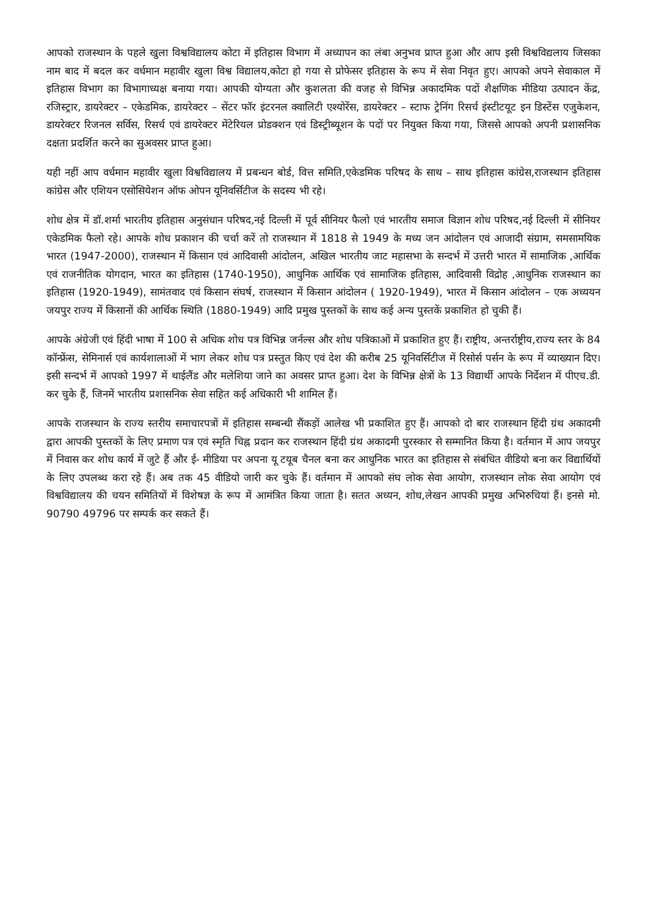आपको राजस्थान के पहले खुला विश्वविद्यालय कोटा में इतिहास विभाग में अध्यापन का लंबा अनुभव प्राप्त हुआ और आप इसी विश्वविद्यलाय जिसका नाम बाद में बदल कर वर्धमान महावीर खुला विश्व विद्यालय,कोटा हो गया से प्रोफेसर इतिहास के रूप में सेवा निवृत हुए। आपको अपने सेवाकाल में इतिहास विभाग का विभागाध्यक्ष बनाया गया। आपकी योग्यता और कुशलता की वजह से विभिन्न अकादमिक पदों शैक्षणिक मीडिया उत्पादन केंद्र, रजिस्ट्रार, डायरेक्टर – एकेडमिक, डायरेक्टर – सेंटर फॉर इंटरनल क्वालिटी एश्योरेंस, डायरेक्टर – स्टाफ ट्रेनिंग रिसर्च इंस्टीटयूट इन डिस्टेंस एजुकेशन, डायरेक्टर रिजनल सर्विस, रिसर्च एवं डायरेक्टर मेंटेरियल प्रोडक्शन एवं डिस्ट्रीब्यूशन के पदों पर नियुक्त किया गया, जिससे आपको अपनी प्रशासनिक दक्षता प्रदर्शित करने का सुअवसर प्राप्त हुआ।
यही नहीं आप वर्धमान महावीर खुला विश्वविद्यालय में प्रबन्धन बोर्ड, वित्त समिति,एकेडमिक परिषद के साथ – साथ इतिहास कांग्रेस,राजस्थान इतिहास कांग्रेस और एशियन एसोसियेशन ऑफ ओपन यूनिवर्सिटीज के सदस्य भी रहे।
शोध क्षेत्र में डॉ.शर्मा भारतीय इतिहास अनुसंधान परिषद,नई दिल्ली में पूर्व सीनियर फैलो एवं भारतीय समाज विज्ञान शोध परिषद,नई दिल्ली में सीनियर एकेडमिक फैलो रहे। आपके शोध प्रकाशन की चर्चा करें तो राजस्थान में 1818 से 1949 के मध्य जन आंदोलन एवं आजादी संग्राम, समसामयिक भारत (1947-2000), राजस्थान में किसान एवं आदिवासी आंदोलन, अखिल भारतीय जाट महासभा के सन्दर्भ में उत्तरी भारत में सामाजिक ,आर्थिक एवं राजनीतिक योगदान, भारत का इतिहास (1740-1950), आधुनिक आर्थिक एवं सामाजिक इतिहास, आदिवासी विद्रोह ,आधुनिक राजस्थान का इतिहास (1920-1949), सामंतवाद एवं किसान संघर्ष, राजस्थान में किसान आंदोलन ( 1920-1949), भारत में किसान आंदोलन – एक अध्ययन जयपुर राज्य में किसानों की आर्थिक स्थिति (1880-1949) आदि प्रमुख पुस्तकों के साथ कई अन्य पुस्तकें प्रकाशित हो चुकी हैं।
आपके अंग्रेजी एवं हिंदी भाषा में 100 से अधिक शोध पत्र विभिन्न जर्नल्स और शोध पत्रिकाओं में प्रकाशित हुए हैं। राष्ट्रीय, अन्तर्राष्ट्रीय,राज्य स्तर के 84 कॉन्फ्रेंस, सेमिनार्स एवं कार्यशालाओं में भाग लेकर शोध पत्र प्रस्तुत किए एवं देश की करीब 25 यूनिवर्सिटीज में रिसोर्स पर्सन के रूप में व्याख्यान दिए। इसी सन्दर्भ में आपको 1997 में थाईलैंड और मलेशिया जाने का अवसर प्राप्त हुआ। देश के विभिन्न क्षेत्रों के 13 विद्यार्थी आपके निर्देशन में पीएच.डी. कर चुके हैं, जिनमें भारतीय प्रशासनिक सेवा सहित कई अधिकारी भी शामिल हैं।
आपके राजस्थान के राज्य स्तरीय समाचारपत्रों में इतिहास सम्बन्धी सैंकड़ों आलेख भी प्रकाशित हुए हैं। आपको दो बार राजस्थान हिंदी ग्रंथ अकादमी द्वारा आपकी पुस्तकों के लिए प्रमाण पत्र एवं स्मृति चिह्न प्रदान कर राजस्थान हिंदी ग्रंथ अकादमी पुरस्कार से सम्मानित किया है। वर्तमान में आप जयपुर में निवास कर शोध कार्य में जुटे हैं और ई- मीडिया पर अपना यू टयूब चैनल बना कर आधुनिक भारत का इतिहास से संबंधित वीडियो बना कर विद्यार्थियों के लिए उपलब्ध करा रहे हैं। अब तक 45 वीडियो जारी कर चुके हैं। वर्तमान में आपको संघ लोक सेवा आयोग, राजस्थान लोक सेवा आयोग एवं विश्वविद्यालय की चयन समितियों में विशेषज्ञ के रूप में आमंत्रित किया जाता है। सतत अध्यन, शोध,लेखन आपकी प्रमुख अभिरुचियां हैं। इनसे मो. 90790 49796 पर सम्पर्क कर सकते हैं।